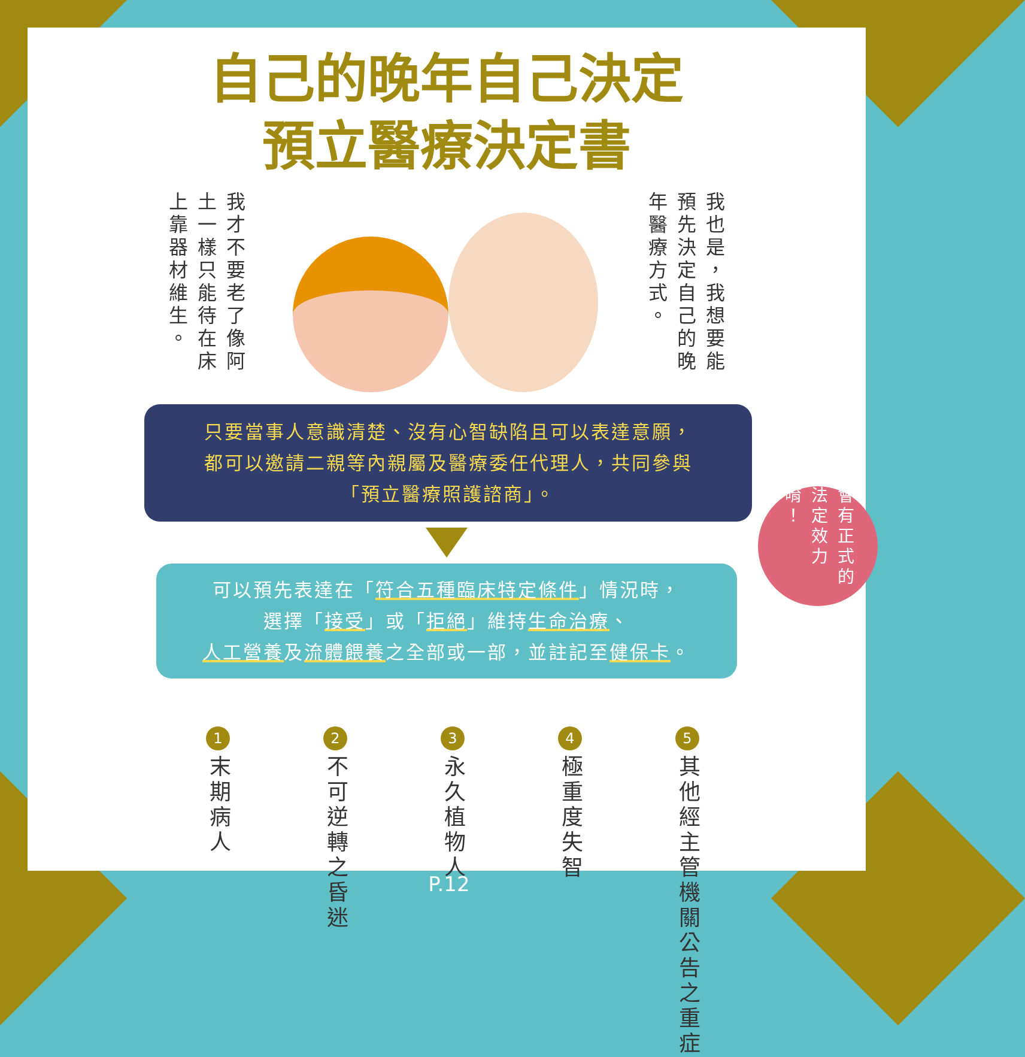自己的晚年自己決定
預立醫療決定書
我才不要老了像阿土一樣只能待在床上靠器材維生。
我也是，我想要能預先決定自己的晚年醫療方式。
只要當事人意識清楚、沒有心智缺陷且可以表達意願，
都可以邀請二親等內親屬及醫療委任代理人，共同參與
「預立醫療照護諮商」。
可以預先表達在「符合五種臨床特定條件」情況時，
選擇「接受」或「拒絕」維持生命治療、
人工營養及流體餵養之全部或一部，並註記至健保卡。
1
末期病人
2
不可逆轉之昏迷
3
永久植物人
4
極重度失智
5
其他經主管機關公告之重症
會有正式的法定效力唷！
P.12